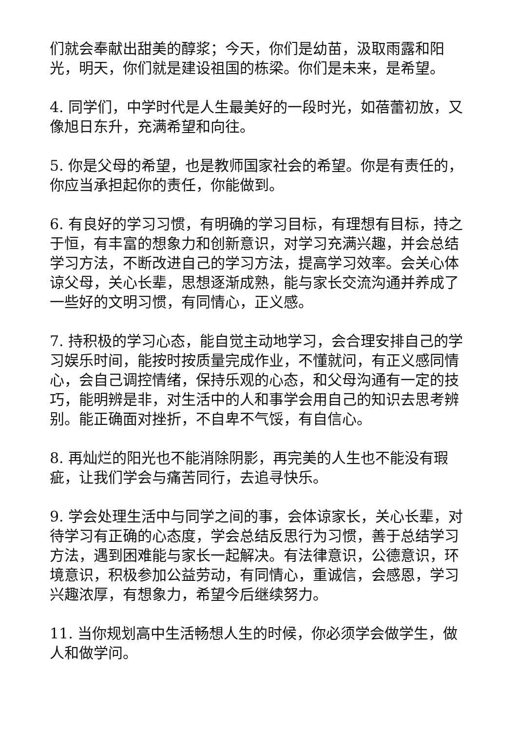们就会奉献出甜美的醇浆；今天，你们是幼苗，汲取雨露和阳光，明天，你们就是建设祖国的栋梁。你们是未来，是希望。
4. 同学们，中学时代是人生最美好的一段时光，如蓓蕾初放，又像旭日东升，充满希望和向往。
5. 你是父母的希望，也是教师国家社会的希望。你是有责任的，你应当承担起你的责任，你能做到。
6. 有良好的学习习惯，有明确的学习目标，有理想有目标，持之于恒，有丰富的想象力和创新意识，对学习充满兴趣，并会总结学习方法，不断改进自己的学习方法，提高学习效率。会关心体谅父母，关心长辈，思想逐渐成熟，能与家长交流沟通并养成了一些好的文明习惯，有同情心，正义感。
7. 持积极的学习心态，能自觉主动地学习，会合理安排自己的学习娱乐时间，能按时按质量完成作业，不懂就问，有正义感同情心，会自己调控情绪，保持乐观的心态，和父母沟通有一定的技巧，能明辨是非，对生活中的人和事学会用自己的知识去思考辨别。能正确面对挫折，不自卑不气馁，有自信心。
8. 再灿烂的阳光也不能消除阴影，再完美的人生也不能没有瑕疵，让我们学会与痛苦同行，去追寻快乐。
9. 学会处理生活中与同学之间的事，会体谅家长，关心长辈，对待学习有正确的心态度，学会总结反思行为习惯，善于总结学习方法，遇到困难能与家长一起解决。有法律意识，公德意识，环境意识，积极参加公益劳动，有同情心，重诚信，会感恩，学习兴趣浓厚，有想象力，希望今后继续努力。
11. 当你规划高中生活畅想人生的时候，你必须学会做学生，做人和做学问。